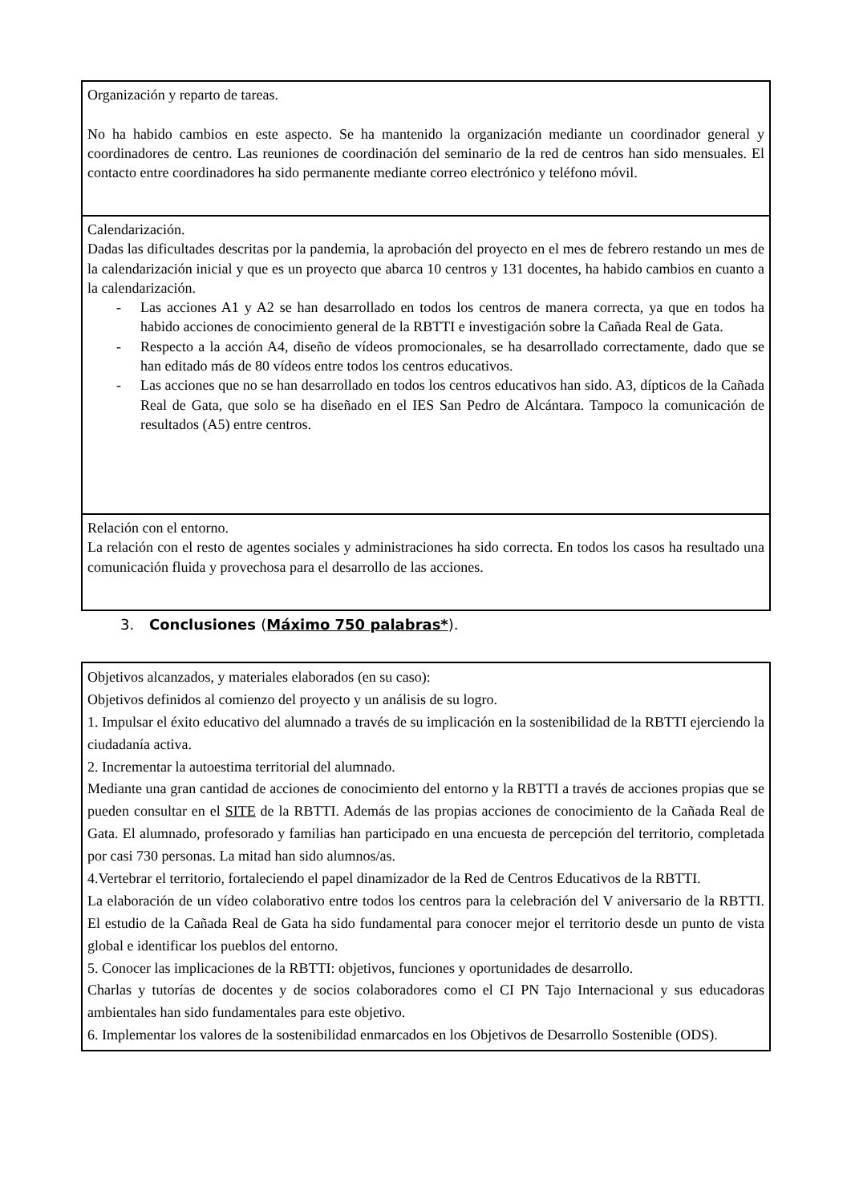Organización y reparto de tareas.
No ha habido cambios en este aspecto. Se ha mantenido la organización mediante un coordinador general y coordinadores de centro. Las reuniones de coordinación del seminario de la red de centros han sido mensuales. El contacto entre coordinadores ha sido permanente mediante correo electrónico y teléfono móvil.
Calendarización.
Dadas las dificultades descritas por la pandemia, la aprobación del proyecto en el mes de febrero restando un mes de la calendarización inicial y que es un proyecto que abarca 10 centros y 131 docentes, ha habido cambios en cuanto a la calendarización.
- Las acciones A1 y A2 se han desarrollado en todos los centros de manera correcta, ya que en todos ha habido acciones de conocimiento general de la RBTTI e investigación sobre la Cañada Real de Gata.
- Respecto a la acción A4, diseño de vídeos promocionales, se ha desarrollado correctamente, dado que se han editado más de 80 vídeos entre todos los centros educativos.
- Las acciones que no se han desarrollado en todos los centros educativos han sido. A3, dípticos de la Cañada Real de Gata, que solo se ha diseñado en el IES San Pedro de Alcántara. Tampoco la comunicación de resultados (A5) entre centros.
Relación con el entorno.
La relación con el resto de agentes sociales y administraciones ha sido correcta. En todos los casos ha resultado una comunicación fluida y provechosa para el desarrollo de las acciones.
3. Conclusiones (Máximo 750 palabras*).
Objetivos alcanzados, y materiales elaborados (en su caso):
Objetivos definidos al comienzo del proyecto y un análisis de su logro.
1. Impulsar el éxito educativo del alumnado a través de su implicación en la sostenibilidad de la RBTTI ejerciendo la ciudadanía activa.
2. Incrementar la autoestima territorial del alumnado.
Mediante una gran cantidad de acciones de conocimiento del entorno y la RBTTI a través de acciones propias que se pueden consultar en el SITE de la RBTTI. Además de las propias acciones de conocimiento de la Cañada Real de Gata. El alumnado, profesorado y familias han participado en una encuesta de percepción del territorio, completada por casi 730 personas. La mitad han sido alumnos/as.
4.Vertebrar el territorio, fortaleciendo el papel dinamizador de la Red de Centros Educativos de la RBTTI.
La elaboración de un vídeo colaborativo entre todos los centros para la celebración del V aniversario de la RBTTI. El estudio de la Cañada Real de Gata ha sido fundamental para conocer mejor el territorio desde un punto de vista global e identificar los pueblos del entorno.
5. Conocer las implicaciones de la RBTTI: objetivos, funciones y oportunidades de desarrollo.
Charlas y tutorías de docentes y de socios colaboradores como el CI PN Tajo Internacional y sus educadoras ambientales han sido fundamentales para este objetivo.
6. Implementar los valores de la sostenibilidad enmarcados en los Objetivos de Desarrollo Sostenible (ODS).